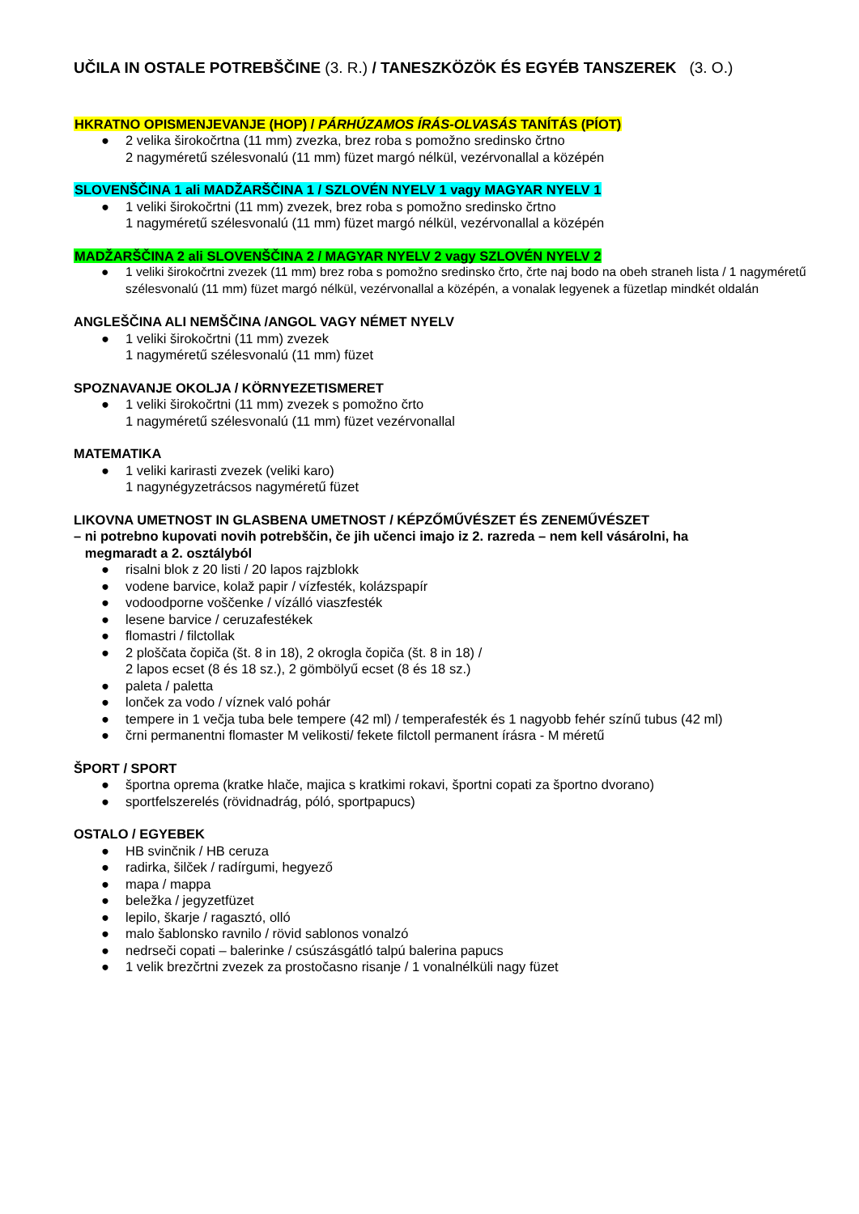UČILA IN OSTALE POTREBŠČINE (3. R.) / TANESZKÖZÖK ÉS EGYÉB TANSZEREK (3. O.)
HKRATNO OPISMENJEVANJE (HOP) / PÁRHÚZAMOS ÍRÁS-OLVASÁS TANÍTÁS (PÍOT)
● 2 velika širokočrtna (11 mm) zvezka, brez roba s pomožno sredinsko črtno
2 nagyméretű szélesvonalú (11 mm) füzet margó nélkül, vezérvonallal a középén
SLOVENŠČINA 1 ali MADŽARŠČINA 1 / SZLOVÉN NYELV 1 vagy MAGYAR NYELV 1
● 1 veliki širokočrtni (11 mm) zvezek, brez roba s pomožno sredinsko črtno
1 nagyméretű szélesvonalú (11 mm) füzet margó nélkül, vezérvonallal a középén
MADŽARŠČINA 2 ali SLOVENŠČINA 2 / MAGYAR NYELV 2 vagy SZLOVÉN NYELV 2
● 1 veliki širokočrtni zvezek (11 mm) brez roba s pomožno sredinsko črto, črte naj bodo na obeh straneh lista / 1 nagyméretű szélesvonalú (11 mm) füzet margó nélkül, vezérvonallal a középén, a vonalak legyenek a füzetlap mindkét oldalán
ANGLEŠČINA ALI NEMŠČINA /ANGOL VAGY NÉMET NYELV
● 1 veliki širokočrtni (11 mm) zvezek
1 nagyméretű szélesvonalú (11 mm) füzet
SPOZNAVANJE OKOLJA / KÖRNYEZETISMERET
● 1 veliki širokočrtni (11 mm) zvezek s pomožno črto
1 nagyméretű szélesvonalú (11 mm) füzet vezérvonallal
MATEMATIKA
● 1 veliki karirasti zvezek (veliki karo)
1 nagynégyzetrácsos nagyméretű füzet
LIKOVNA UMETNOST IN GLASBENA UMETNOST / KÉPZŐMŰVÉSZET ÉS ZENEMŰVÉSZET
– ni potrebno kupovati novih potrebščin, če jih učenci imajo iz 2. razreda – nem kell vásárolni, ha
megmaradt a 2. osztályból
● risalni blok z 20 listi / 20 lapos rajzblokk
● vodene barvice, kolaž papir / vízfesték, kolázspapír
● vodoodporne voščenke / vízálló viaszfesték
● lesene barvice / ceruzafestékek
● flomastri / filctollak
● 2 ploščata čopiča (št. 8 in 18), 2 okrogla čopiča (št. 8 in 18) /
2 lapos ecset (8 és 18 sz.), 2 gömbölyű ecset (8 és 18 sz.)
● paleta / paletta
● lonček za vodo / víznek való pohár
● tempere in 1 večja tuba bele tempere (42 ml) / temperafesték és 1 nagyobb fehér színű tubus (42 ml)
● črni permanentni flomaster M velikosti/ fekete filctoll permanent írásra - M méretű
ŠPORT / SPORT
● športna oprema (kratke hlače, majica s kratkimi rokavi, športni copati za športno dvorano)
● sportfelszerelés (rövidnadrág, póló, sportpapucs)
OSTALO / EGYEBEK
● HB svinčnik / HB ceruza
● radirka, šilček / radírgumi, hegyező
● mapa / mappa
● beležka / jegyzetfüzet
● lepilo, škarje / ragasztó, olló
● malo šablonsko ravnilo / rövid sablonos vonalzó
● nedrseči copati – balerinke / csúszásgátló talpú balerina papucs
● 1 velik brezčrtni zvezek za prostočasno risanje / 1 vonalnélküli nagy füzet